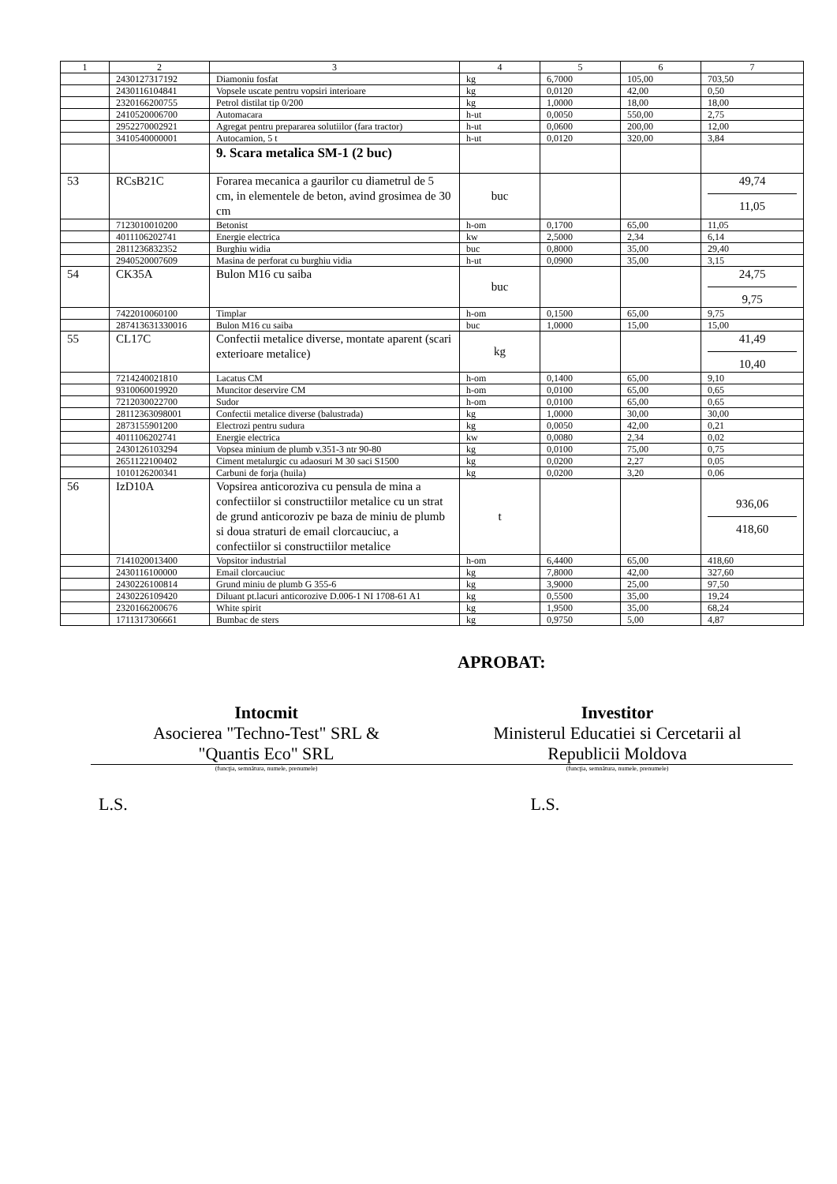| 1 | 2 | 3 | 4 | 5 | 6 | 7 |
| --- | --- | --- | --- | --- | --- | --- |
| | 2430127317192 | Diamoniu fosfat | kg | 6,7000 | 105,00 | 703,50 |
| | 2430116104841 | Vopsele uscate pentru vopsiri interioare | kg | 0,0120 | 42,00 | 0,50 |
| | 2320166200755 | Petrol distilat tip 0/200 | kg | 1,0000 | 18,00 | 18,00 |
| | 2410520006700 | Automacara | h-ut | 0,0050 | 550,00 | 2,75 |
| | 2952270002921 | Agregat pentru prepararea solutiilor (fara tractor) | h-ut | 0,0600 | 200,00 | 12,00 |
| | 3410540000001 | Autocamion, 5 t | h-ut | 0,0120 | 320,00 | 3,84 |
| | | 9. Scara metalica SM-1 (2 buc) | | | | |
| 53 | RCsB21C | Forarea mecanica a gaurilor cu diametrul de 5 cm, in elementele de beton, avind grosimea de 30 cm | buc | | | 49,74 11,05 |
| | 7123010010200 | Betonist | h-om | 0,1700 | 65,00 | 11,05 |
| | 4011106202741 | Energie electrica | kw | 2,5000 | 2,34 | 6,14 |
| | 2811236832352 | Burghiu widia | buc | 0,8000 | 35,00 | 29,40 |
| | 2940520007609 | Masina de perforat cu burghiu vidia | h-ut | 0,0900 | 35,00 | 3,15 |
| 54 | CK35A | Bulon M16 cu saiba | buc | | | 24,75 9,75 |
| | 7422010060100 | Timplar | h-om | 0,1500 | 65,00 | 9,75 |
| | 287413631330016 | Bulon M16 cu saiba | buc | 1,0000 | 15,00 | 15,00 |
| 55 | CL17C | Confectii metalice diverse, montate aparent (scari exterioare metalice) | kg | | | 41,49 10,40 |
| | 7214240021810 | Lacatus CM | h-om | 0,1400 | 65,00 | 9,10 |
| | 9310060019920 | Muncitor deservire CM | h-om | 0,0100 | 65,00 | 0,65 |
| | 7212030022700 | Sudor | h-om | 0,0100 | 65,00 | 0,65 |
| | 28112363098001 | Confectii metalice diverse (balustrada) | kg | 1,0000 | 30,00 | 30,00 |
| | 2873155901200 | Electrozi pentru sudura | kg | 0,0050 | 42,00 | 0,21 |
| | 4011106202741 | Energie electrica | kw | 0,0080 | 2,34 | 0,02 |
| | 2430126103294 | Vopsea minium de plumb v.351-3 ntr 90-80 | kg | 0,0100 | 75,00 | 0,75 |
| | 2651122100402 | Ciment metalurgic cu adaosuri M 30 saci S1500 | kg | 0,0200 | 2,27 | 0,05 |
| | 1010126200341 | Carbuni de forja (huila) | kg | 0,0200 | 3,20 | 0,06 |
| 56 | IzD10A | Vopsirea anticoroziva cu pensula de mina a confectiilor si constructiilor metalice cu un strat de grund anticoroziv pe baza de miniu de plumb si doua straturi de email clorcauciuc, a confectiilor si constructiilor metalice | t | | | 936,06 418,60 |
| | 7141020013400 | Vopsitor industrial | h-om | 6,4400 | 65,00 | 418,60 |
| | 2430116100000 | Email clorcauciuc | kg | 7,8000 | 42,00 | 327,60 |
| | 2430226100814 | Grund miniu de plumb G 355-6 | kg | 3,9000 | 25,00 | 97,50 |
| | 2430226109420 | Diluant pt.lacuri anticorozive D.006-1 NI 1708-61 A1 | kg | 0,5500 | 35,00 | 19,24 |
| | 2320166200676 | White spirit | kg | 1,9500 | 35,00 | 68,24 |
| | 1711317306661 | Bumbac de sters | kg | 0,9750 | 5,00 | 4,87 |
APROBAT:
Intocmit
Asocierea "Techno-Test" SRL &
"Quantis Eco" SRL
Investitor
Ministerul Educatiei si Cercetarii al
Republicii Moldova
(funcţia, semnătura, numele, prenumele)
(funcţia, semnătura, numele, prenumele)
L.S. L.S.